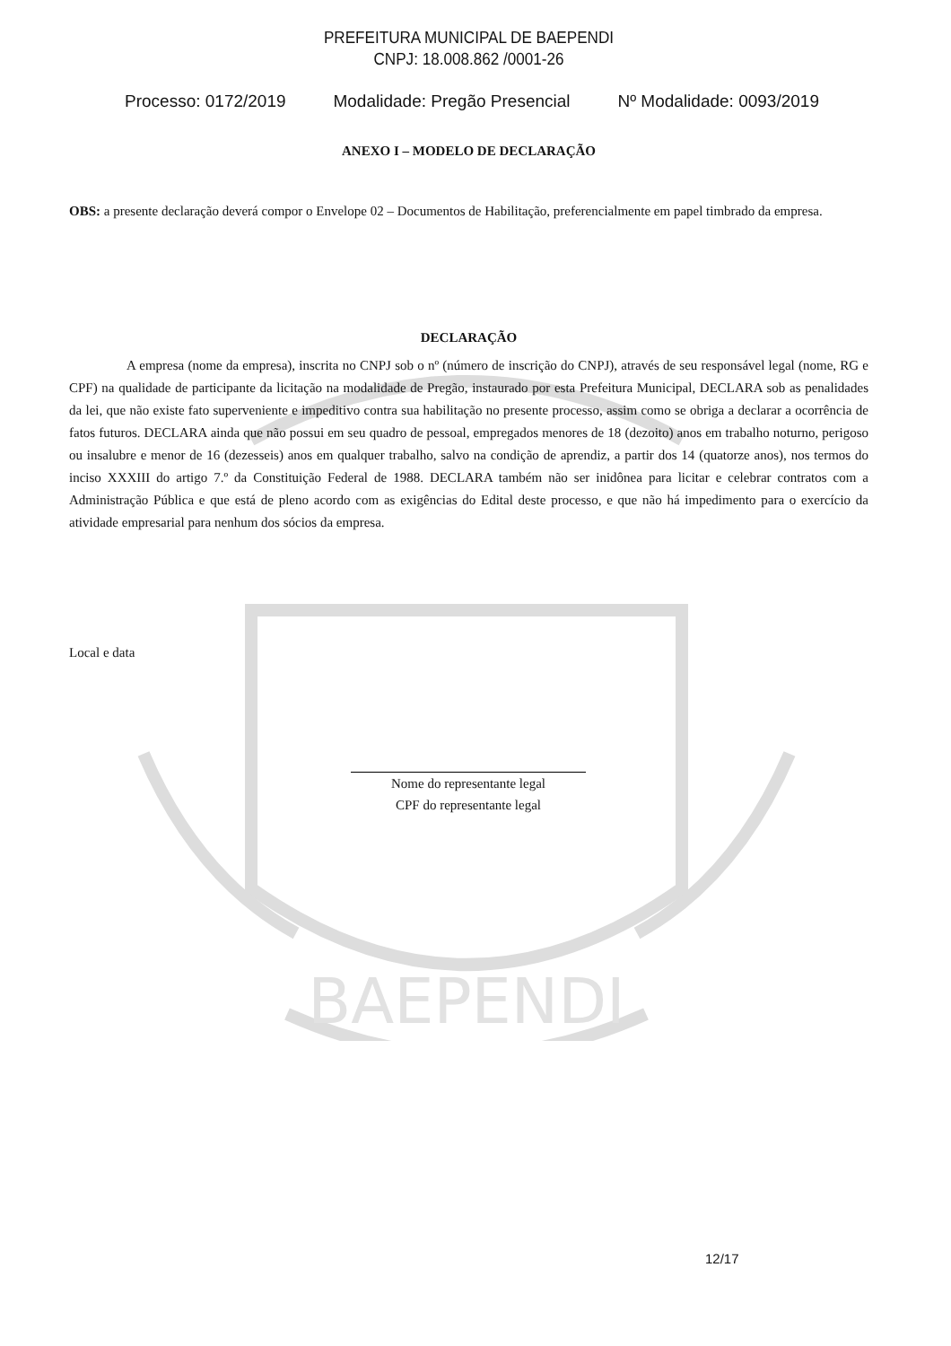BAEPENDI
PREFEITURA MUNICIPAL DE BAEPENDI
CNPJ: 18.008.862 /0001-26
Processo: 0172/2019 Modalidade: Pregão Presencial Nº Modalidade: 0093/2019
ANEXO I – MODELO DE DECLARAÇÃO
OBS: a presente declaração deverá compor o Envelope 02 – Documentos de Habilitação, preferencialmente em papel timbrado da empresa.
DECLARAÇÃO
A empresa (nome da empresa), inscrita no CNPJ sob o nº (número de inscrição do CNPJ), através de seu responsável legal (nome, RG e CPF) na qualidade de participante da licitação na modalidade de Pregão, instaurado por esta Prefeitura Municipal, DECLARA sob as penalidades da lei, que não existe fato superveniente e impeditivo contra sua habilitação no presente processo, assim como se obriga a declarar a ocorrência de fatos futuros. DECLARA ainda que não possui em seu quadro de pessoal, empregados menores de 18 (dezoito) anos em trabalho noturno, perigoso ou insalubre e menor de 16 (dezesseis) anos em qualquer trabalho, salvo na condição de aprendiz, a partir dos 14 (quatorze anos), nos termos do inciso XXXIII do artigo 7.º da Constituição Federal de 1988. DECLARA também não ser inidônea para licitar e celebrar contratos com a Administração Pública e que está de pleno acordo com as exigências do Edital deste processo, e que não há impedimento para o exercício da atividade empresarial para nenhum dos sócios da empresa.
Local e data
Nome do representante legal
CPF do representante legal
12/17